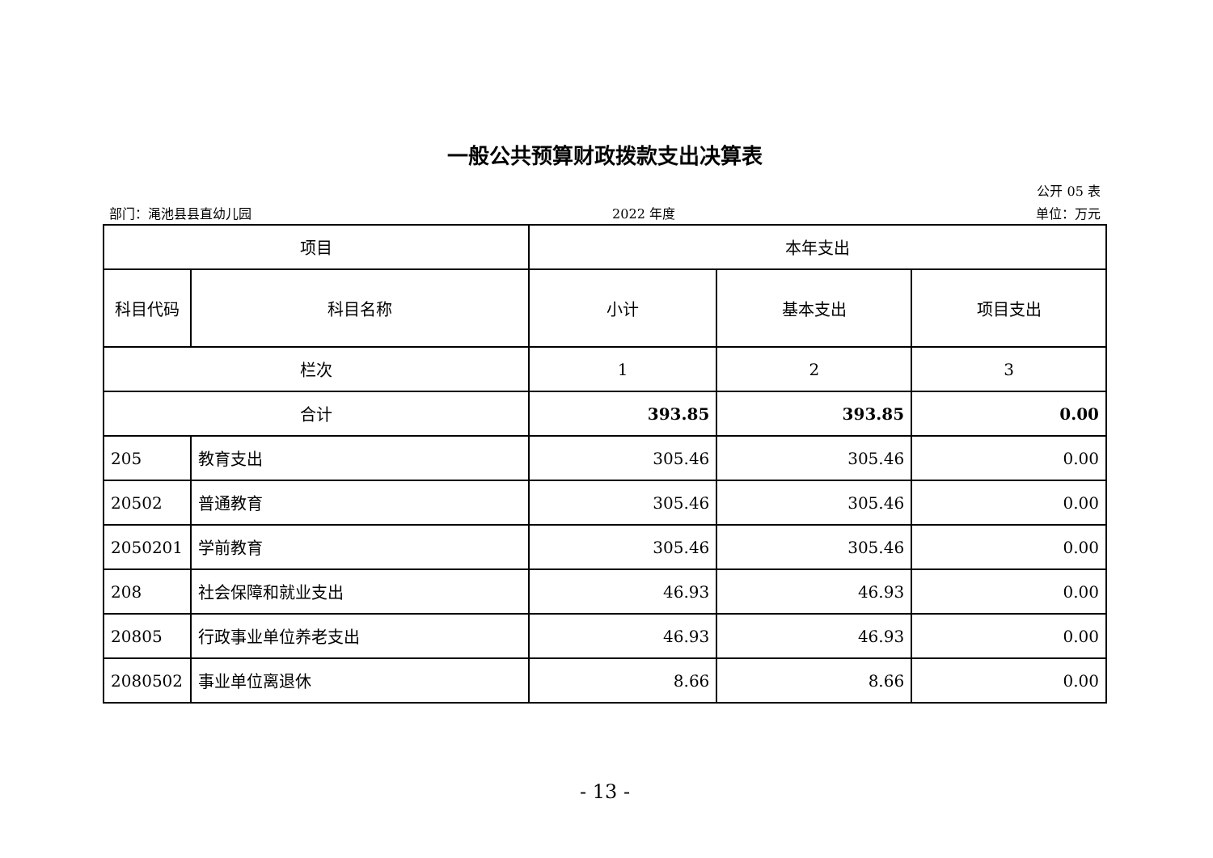一般公共预算财政拨款支出决算表
公开 05 表
部门：渑池县县直幼儿园 2022 年度 单位：万元
| 项目 | | 本年支出 | | |
| --- | --- | --- | --- | --- |
| 科目代码 | 科目名称 | 小计 | 基本支出 | 项目支出 |
| 栏次 | | 1 | 2 | 3 |
| 合计 | | 393.85 | 393.85 | 0.00 |
| 205 | 教育支出 | 305.46 | 305.46 | 0.00 |
| 20502 | 普通教育 | 305.46 | 305.46 | 0.00 |
| 2050201 | 学前教育 | 305.46 | 305.46 | 0.00 |
| 208 | 社会保障和就业支出 | 46.93 | 46.93 | 0.00 |
| 20805 | 行政事业单位养老支出 | 46.93 | 46.93 | 0.00 |
| 2080502 | 事业单位离退休 | 8.66 | 8.66 | 0.00 |
- 13 -